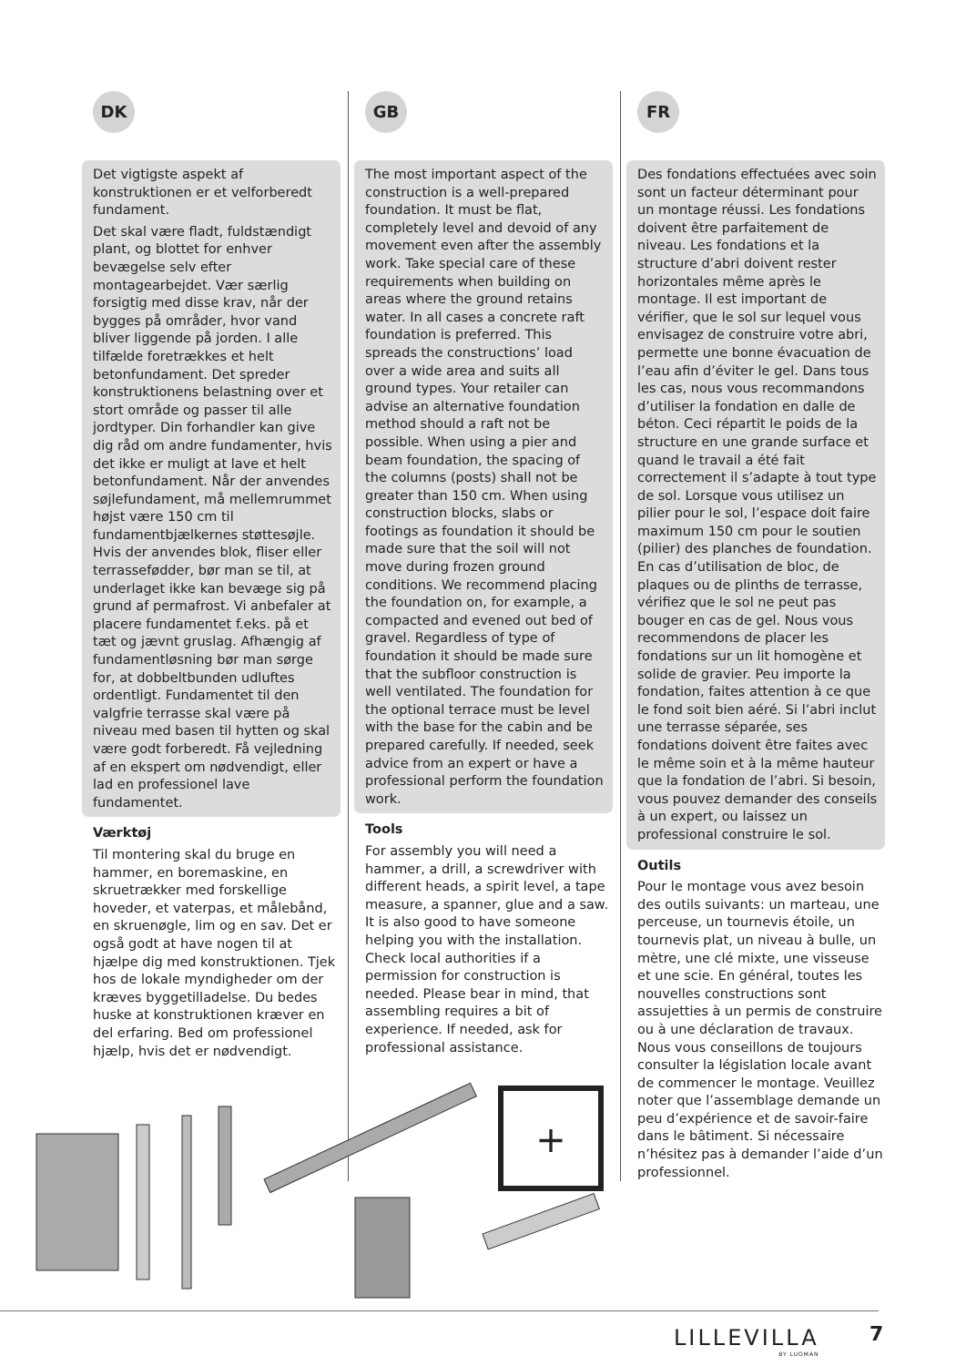DK
Det vigtigste aspekt af konstruktionen er et velforberedt fundament.
Det skal være fladt, fuldstændigt plant, og blottet for enhver bevægelse selv efter montagearbejdet. Vær særlig forsigtig med disse krav, når der bygges på områder, hvor vand bliver liggende på jorden. I alle tilfælde foretrækkes et helt betonfundament. Det spreder konstruktionens belastning over et stort område og passer til alle jordtyper. Din forhandler kan give dig råd om andre fundamenter, hvis det ikke er muligt at lave et helt betonfundament. Når der anvendes søjlefundament, må mellemrummet højst være 150 cm til fundamentbjælkernes støttesøjle. Hvis der anvendes blok, fliser eller terrassefødder, bør man se til, at underlaget ikke kan bevæge sig på grund af permafrost. Vi anbefaler at placere fundamentet f.eks. på et tæt og jævnt gruslag. Afhængig af fundamentløsning bør man sørge for, at dobbeltbunden udluftes ordentligt. Fundamentet til den valgfrie terrasse skal være på niveau med basen til hytten og skal være godt forberedt. Få vejledning af en ekspert om nødvendigt, eller lad en professionel lave fundamentet.
Værktøj
Til montering skal du bruge en hammer, en boremaskine, en skruetrækker med forskellige hoveder, et vaterpas, et målebånd, en skruenøgle, lim og en sav. Det er også godt at have nogen til at hjælpe dig med konstruktionen. Tjek hos de lokale myndigheder om der kræves byggetilladelse. Du bedes huske at konstruktionen kræver en del erfaring. Bed om professionel hjælp, hvis det er nødvendigt.
GB
The most important aspect of the construction is a well-prepared foundation. It must be flat, completely level and devoid of any movement even after the assembly work. Take special care of these requirements when building on areas where the ground retains water. In all cases a concrete raft foundation is preferred. This spreads the constructions’ load over a wide area and suits all ground types. Your retailer can advise an alternative foundation method should a raft not be possible. When using a pier and beam foundation, the spacing of the columns (posts) shall not be greater than 150 cm. When using construction blocks, slabs or footings as foundation it should be made sure that the soil will not move during frozen ground conditions. We recommend placing the foundation on, for example, a compacted and evened out bed of gravel. Regardless of type of foundation it should be made sure that the subfloor construction is well ventilated. The foundation for the optional terrace must be level with the base for the cabin and be prepared carefully. If needed, seek advice from an expert or have a professional perform the foundation work.
Tools
For assembly you will need a hammer, a drill, a screwdriver with different heads, a spirit level, a tape measure, a spanner, glue and a saw. It is also good to have someone helping you with the installation. Check local authorities if a permission for construction is needed. Please bear in mind, that assembling requires a bit of experience. If needed, ask for professional assistance.
FR
Des fondations effectuées avec soin sont un facteur déterminant pour un montage réussi. Les fondations doivent être parfaitement de niveau. Les fondations et la structure d’abri doivent rester horizontales même après le montage. Il est important de vérifier, que le sol sur lequel vous envisagez de construire votre abri, permette une bonne évacuation de l’eau afin d’éviter le gel. Dans tous les cas, nous vous recommandons d’utiliser la fondation en dalle de béton. Ceci répartit le poids de la structure en une grande surface et quand le travail a été fait correctement il s’adapte à tout type de sol. Lorsque vous utilisez un pilier pour le sol, l’espace doit faire maximum 150 cm pour le soutien (pilier) des planches de foundation. En cas d’utilisation de bloc, de plaques ou de plinths de terrasse, vérifiez que le sol ne peut pas bouger en cas de gel. Nous vous recommendons de placer les fondations sur un lit homogène et solide de gravier. Peu importe la fondation, faites attention à ce que le fond soit bien aéré. Si l’abri inclut une terrasse séparée, ses fondations doivent être faites avec le même soin et à la même hauteur que la fondation de l’abri. Si besoin, vous pouvez demander des conseils à un expert, ou laissez un professional construire le sol.
Outils
Pour le montage vous avez besoin des outils suivants: un marteau, une perceuse, un tournevis étoile, un tournevis plat, un niveau à bulle, un mètre, une clé mixte, une visseuse et une scie. En général, toutes les nouvelles constructions sont assujetties à un permis de construire ou à une déclaration de travaux. Nous vous conseillons de toujours consulter la législation locale avant de commencer le montage. Veuillez noter que l’assemblage demande un peu d’expérience et de savoir-faire dans le bâtiment. Si nécessaire n’hésitez pas à demander l’aide d’un professionnel.
+
LILLEVILLA
BY LUOMAN
7